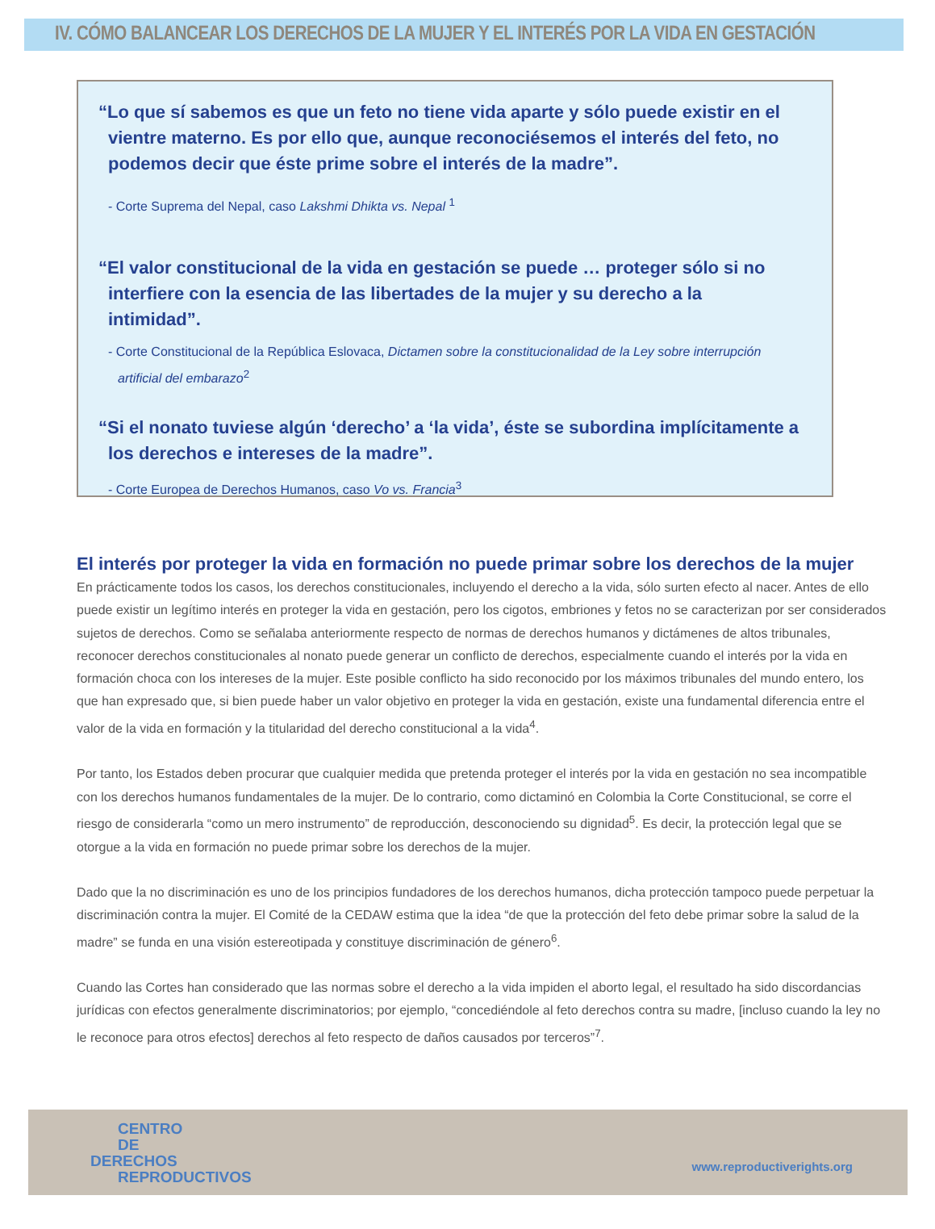IV. CÓMO BALANCEAR LOS DERECHOS DE LA MUJER Y EL INTERÉS POR LA VIDA EN GESTACIÓN
“Lo que sí sabemos es que un feto no tiene vida aparte y sólo puede existir en el vientre materno. Es por ello que, aunque reconociésemos el interés del feto, no podemos decir que éste prime sobre el interés de la madre”.
- Corte Suprema del Nepal, caso Lakshmi Dhikta vs. Nepal <sup>1</sup>
“El valor constitucional de la vida en gestación se puede … proteger sólo si no interfiere con la esencia de las libertades de la mujer y su derecho a la intimidad”.
- Corte Constitucional de la República Eslovaca, Dictamen sobre la constitucionalidad de la Ley sobre interrupción artificial del embarazo<sup>2</sup>
“Si el nonato tuviese algún ‘derecho’ a ‘la vida’, éste se subordina implícitamente a los derechos e intereses de la madre”.
- Corte Europea de Derechos Humanos, caso Vo vs. Francia<sup>3</sup>
El interés por proteger la vida en formación no puede primar sobre los derechos de la mujer
En prácticamente todos los casos, los derechos constitucionales, incluyendo el derecho a la vida, sólo surten efecto al nacer. Antes de ello puede existir un legítimo interés en proteger la vida en gestación, pero los cigotos, embriones y fetos no se caracterizan por ser considerados sujetos de derechos. Como se señalaba anteriormente respecto de normas de derechos humanos y dictámenes de altos tribunales, reconocer derechos constitucionales al nonato puede generar un conflicto de derechos, especialmente cuando el interés por la vida en formación choca con los intereses de la mujer. Este posible conflicto ha sido reconocido por los máximos tribunales del mundo entero, los que han expresado que, si bien puede haber un valor objetivo en proteger la vida en gestación, existe una fundamental diferencia entre el valor de la vida en formación y la titularidad del derecho constitucional a la vida<sup>4</sup>.
Por tanto, los Estados deben procurar que cualquier medida que pretenda proteger el interés por la vida en gestación no sea incompatible con los derechos humanos fundamentales de la mujer. De lo contrario, como dictaminó en Colombia la Corte Constitucional, se corre el riesgo de considerarla “como un mero instrumento” de reproducción, desconociendo su dignidad<sup>5</sup>. Es decir, la protección legal que se otorgue a la vida en formación no puede primar sobre los derechos de la mujer.
Dado que la no discriminación es uno de los principios fundadores de los derechos humanos, dicha protección tampoco puede perpetuar la discriminación contra la mujer. El Comité de la CEDAW estima que la idea “de que la protección del feto debe primar sobre la salud de la madre” se funda en una visión estereotipada y constituye discriminación de género<sup>6</sup>.
Cuando las Cortes han considerado que las normas sobre el derecho a la vida impiden el aborto legal, el resultado ha sido discordancias jurídicas con efectos generalmente discriminatorios; por ejemplo, “concediéndole al feto derechos contra su madre, [incluso cuando la ley no le reconoce para otros efectos] derechos al feto respecto de daños causados por terceros”<sup>7</sup>.
CENTRO
DE
DERECHOS
REPRODUCTIVOS
www.reproductiverights.org